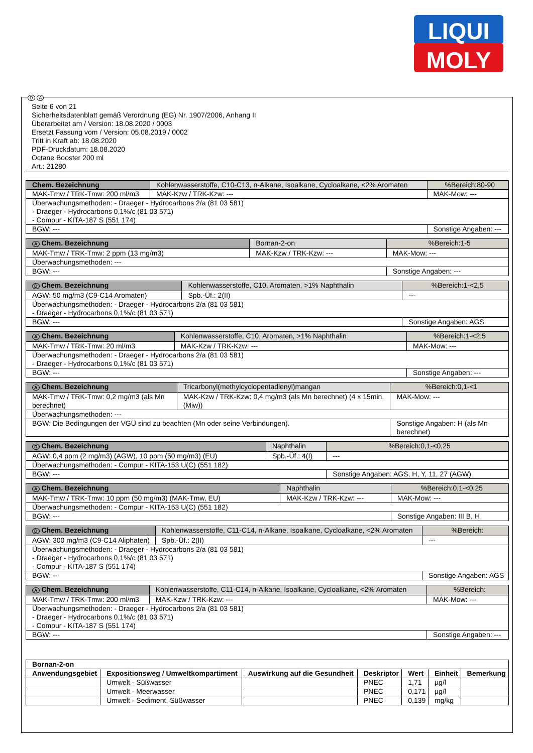LIQUI
MOLY
D A
Seite 6 von 21
Sicherheitsdatenblatt gemäß Verordnung (EG) Nr. 1907/2006, Anhang II
Überarbeitet am / Version: 18.08.2020 / 0003
Ersetzt Fassung vom / Version: 05.08.2019 / 0002
Tritt in Kraft ab: 18.08.2020
PDF-Druckdatum: 18.08.2020
Octane Booster 200 ml
Art.: 21280
| Chem. Bezeichnung | Kohlenwasserstoffe, C10-C13, n-Alkane, Isoalkane, Cycloalkane, <2% Aromaten | | %Bereich:80-90 |
| MAK-Tmw / TRK-Tmw: 200 ml/m3 | | MAK-Kzw / TRK-Kzw: --- | MAK-Mow: --- |
| Überwachungsmethoden: - Draeger - Hydrocarbons 2/a (81 03 581) - Draeger - Hydrocarbons 0,1%/c (81 03 571) - Compur - KITA-187 S (551 174) | | | |
| BGW: --- | | | Sonstige Angaben: --- |
| A Chem. Bezeichnung | Bornan-2-on | | %Bereich:1-5 |
| MAK-Tmw / TRK-Tmw: 2 ppm (13 mg/m3) | | MAK-Kzw / TRK-Kzw: --- | MAK-Mow: --- |
| Überwachungsmethoden: --- | | | |
| BGW: --- | | | Sonstige Angaben: --- |
| D Chem. Bezeichnung | Kohlenwasserstoffe, C10, Aromaten, >1% Naphthalin | | %Bereich:1-<2,5 |
| AGW: 50 mg/m3 (C9-C14 Aromaten) | | Spb.-Üf.: 2(II) | --- |
| Überwachungsmethoden: - Draeger - Hydrocarbons 2/a (81 03 581) - Draeger - Hydrocarbons 0,1%/c (81 03 571) | | | |
| BGW: --- | | | Sonstige Angaben: AGS |
| A Chem. Bezeichnung | Kohlenwasserstoffe, C10, Aromaten, >1% Naphthalin | | %Bereich:1-<2,5 |
| MAK-Tmw / TRK-Tmw: 20 ml/m3 | | MAK-Kzw / TRK-Kzw: --- | MAK-Mow: --- |
| Überwachungsmethoden: - Draeger - Hydrocarbons 2/a (81 03 581) - Draeger - Hydrocarbons 0,1%/c (81 03 571) | | | |
| BGW: --- | | | Sonstige Angaben: --- |
| A Chem. Bezeichnung | Tricarbonyl(methylcyclopentadienyl)mangan | | %Bereich:0,1-<1 |
| MAK-Tmw / TRK-Tmw: 0,2 mg/m3 (als Mn berechnet) | | MAK-Kzw / TRK-Kzw: 0,4 mg/m3 (als Mn berechnet) (4 x 15min. (Miw)) | MAK-Mow: --- |
| Überwachungsmethoden: --- | | | |
| BGW: Die Bedingungen der VGÜ sind zu beachten (Mn oder seine Verbindungen). | | | Sonstige Angaben: H (als Mn berechnet) |
| D Chem. Bezeichnung | Naphthalin | | %Bereich:0,1-<0,25 |
| AGW: 0,4 ppm (2 mg/m3) (AGW), 10 ppm (50 mg/m3) (EU) | | Spb.-Üf.: 4(I) | --- |
| Überwachungsmethoden: - Compur - KITA-153 U(C) (551 182) | | | |
| BGW: --- | | | Sonstige Angaben: AGS, H, Y, 11, 27 (AGW) |
| A Chem. Bezeichnung | Naphthalin | | %Bereich:0,1-<0,25 |
| MAK-Tmw / TRK-Tmw: 10 ppm (50 mg/m3) (MAK-Tmw, EU) | | MAK-Kzw / TRK-Kzw: --- | MAK-Mow: --- |
| Überwachungsmethoden: - Compur - KITA-153 U(C) (551 182) | | | |
| BGW: --- | | | Sonstige Angaben: III B, H |
| D Chem. Bezeichnung | Kohlenwasserstoffe, C11-C14, n-Alkane, Isoalkane, Cycloalkane, <2% Aromaten | | %Bereich: |
| AGW: 300 mg/m3 (C9-C14 Aliphaten) | | Spb.-Üf.: 2(II) | --- |
| Überwachungsmethoden: - Draeger - Hydrocarbons 2/a (81 03 581) - Draeger - Hydrocarbons 0,1%/c (81 03 571) - Compur - KITA-187 S (551 174) | | | |
| BGW: --- | | | Sonstige Angaben: AGS |
| A Chem. Bezeichnung | Kohlenwasserstoffe, C11-C14, n-Alkane, Isoalkane, Cycloalkane, <2% Aromaten | | %Bereich: |
| MAK-Tmw / TRK-Tmw: 200 ml/m3 | | MAK-Kzw / TRK-Kzw: --- | MAK-Mow: --- |
| Überwachungsmethoden: - Draeger - Hydrocarbons 2/a (81 03 581) - Draeger - Hydrocarbons 0,1%/c (81 03 571) - Compur - KITA-187 S (551 174) | | | |
| BGW: --- | | | Sonstige Angaben: --- |
| Bornan-2-on | | | | | | |
| --- | --- | --- | --- | --- | --- | --- |
| Anwendungsgebiet | Expositionsweg / Umweltkompartiment | Auswirkung auf die Gesundheit | Deskriptor | Wert | Einheit | Bemerkung |
| | Umwelt - Süßwasser | | PNEC | 1,71 | µg/l | |
| | Umwelt - Meerwasser | | PNEC | 0,171 | µg/l | |
| | Umwelt - Sediment, Süßwasser | | PNEC | 0,139 | mg/kg | |